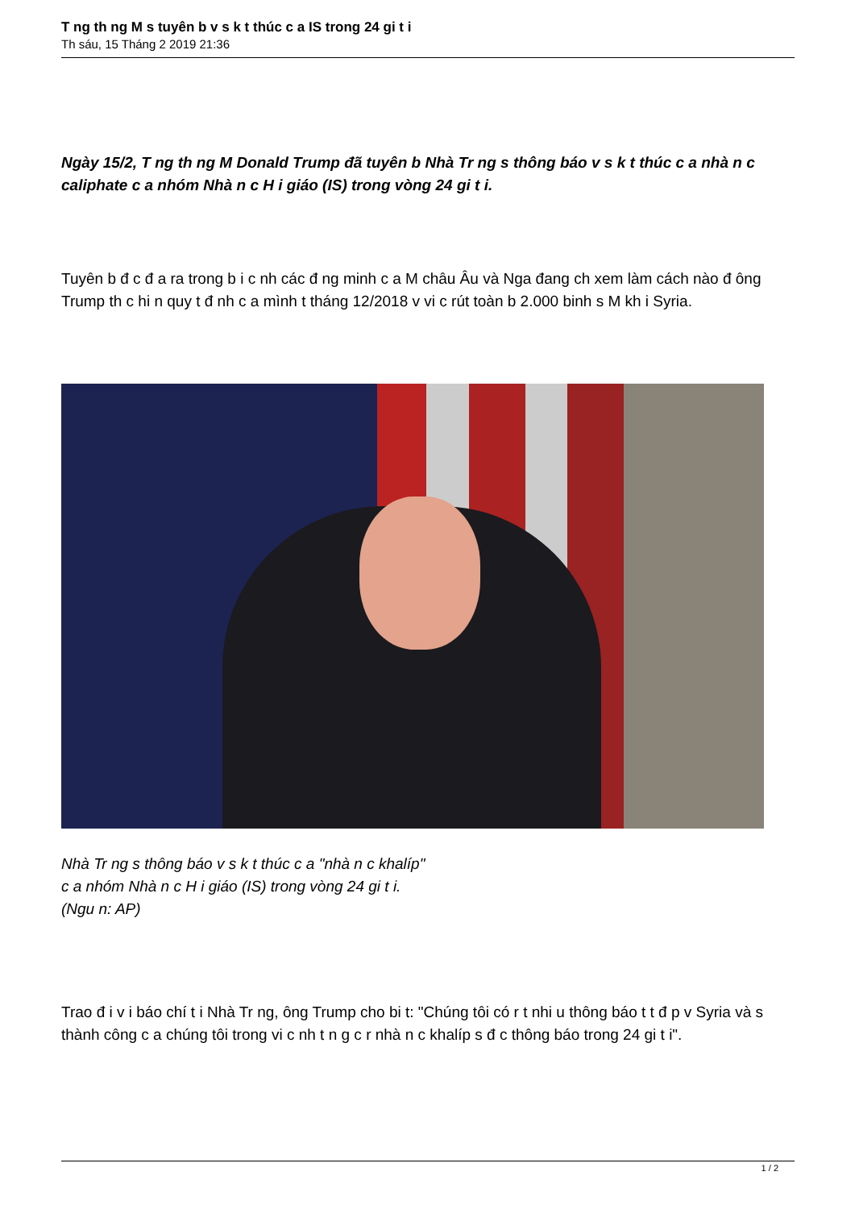T ng th ng M s tuyên b v s k t thúc c a IS trong 24 gi t i
Th sáu, 15 Tháng 2 2019 21:36
Ngày 15/2, T ng th ng M Donald Trump đã tuyên b Nhà Tr ng s thông báo v s k t thúc c a nhà n c caliphate c a nhóm Nhà n c H i giáo (IS) trong vòng 24 gi t i.
Tuyên b đ c đ a ra trong b i c nh các đ ng minh c a M châu Âu và Nga đang ch xem làm cách nào đ ông Trump th c hi n quy t đ nh c a mình t tháng 12/2018 v vi c rút toàn b 2.000 binh s M kh i Syria.
Nhà Tr ng s thông báo v s k t thúc c a "nhà n c khalíp"
c a nhóm Nhà n c H i giáo (IS) trong vòng 24 gi t i.
(Ngu n: AP)
Trao đ i v i báo chí t i Nhà Tr ng, ông Trump cho bi t: "Chúng tôi có r t nhi u thông báo t t đ p v Syria và s thành công c a chúng tôi trong vi c nh t n g c r nhà n c khalíp s đ c thông báo trong 24 gi t i".
1 / 2